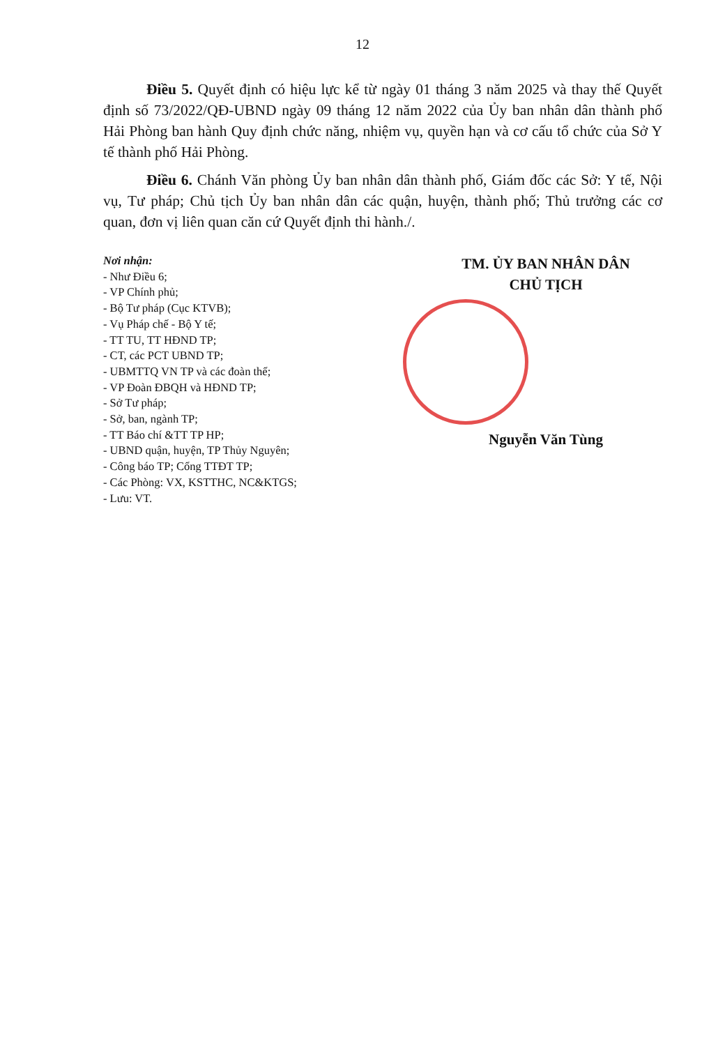12
Điều 5. Quyết định có hiệu lực kể từ ngày 01 tháng 3 năm 2025 và thay thế Quyết định số 73/2022/QĐ-UBND ngày 09 tháng 12 năm 2022 của Ủy ban nhân dân thành phố Hải Phòng ban hành Quy định chức năng, nhiệm vụ, quyền hạn và cơ cấu tổ chức của Sở Y tế thành phố Hải Phòng.
Điều 6. Chánh Văn phòng Ủy ban nhân dân thành phố, Giám đốc các Sở: Y tế, Nội vụ, Tư pháp; Chủ tịch Ủy ban nhân dân các quận, huyện, thành phố; Thủ trưởng các cơ quan, đơn vị liên quan căn cứ Quyết định thi hành./.
Nơi nhận:
- Như Điều 6;
- VP Chính phủ;
- Bộ Tư pháp (Cục KTVB);
- Vụ Pháp chế - Bộ Y tế;
- TT TU, TT HĐND TP;
- CT, các PCT UBND TP;
- UBMTTQ VN TP và các đoàn thể;
- VP Đoàn ĐBQH và HĐND TP;
- Sở Tư pháp;
- Sở, ban, ngành TP;
- TT Báo chí &TT TP HP;
- UBND quận, huyện, TP Thủy Nguyên;
- Công báo TP; Cổng TTĐT TP;
- Các Phòng: VX, KSTTHC, NC&KTGS;
- Lưu: VT.
TM. ỦY BAN NHÂN DÂN
CHỦ TỊCH
Nguyễn Văn Tùng